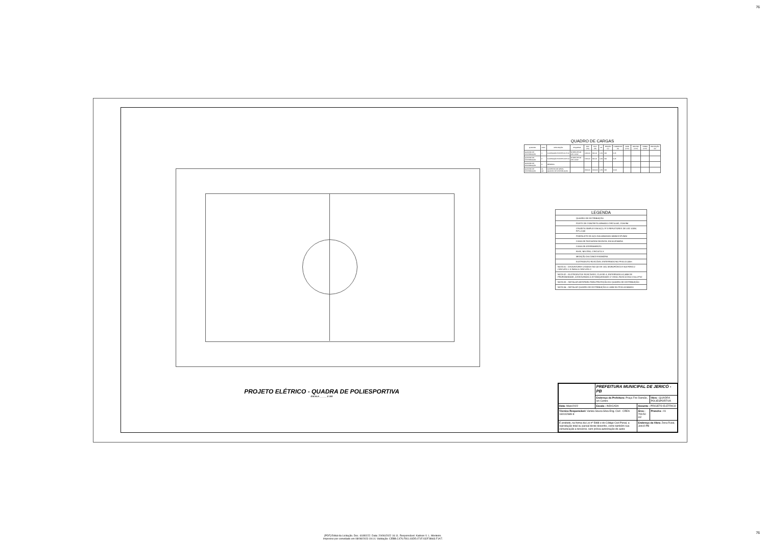76
QUADRO DE CARGAS
| QUADRO | CIRC. | DESCRIÇÃO | ESQUEMA | POT. (VA) | POT. (W) | FP | TENSÃO (V) | CORRENTE (A) | FASE (mm²) | NEUTRO (mm²) | TERRA (mm²) | PROTEÇÃO (A) |
| --- | --- | --- | --- | --- | --- | --- | --- | --- | --- | --- | --- | --- |
| QUADRO DE DISTRIBUIÇÃO | 1 | ILUMINAÇÃO POSTES 01 E 02 | 06 REFLETOR LED 100W | 1200,00 | 600,00 | 0,50 | 220 | 5,45 | | | | |
| QUADRO DE DISTRIBUIÇÃO | 2 | ILUMINAÇÃO POSTES 03 E 04 | 06 REFLETOR LED 100W | 1200,00 | 600,00 | 0,50 | 220 | 5,45 | | | | |
| QUADRO DE DISTRIBUIÇÃO | 3 | RESERVA | | | | | | | | | | |
| QUADRO DE DISTRIBUIÇÃO | AL QD | ALIMENTADOR GERAL QUADRO DE DISTRIBUIÇÃO | | 2400,00 | 1200,00 | 0,50 | 220 | 10,91 | | | | |
LEGENDA
QUADRO DE DISTRIBUIÇÃO
POSTE DE CONCRETO ARMADO CIRCULAR, COM 9M
CRUZETA SIMPLES EM AÇO, P/ 3 REFLETORES DE LED 100W, F.P>=0,50
PONTALETE DE AÇO GALVANIZADO 50MM-ESP.2MM
CAIXA DE PASSAGEM 25X25CM, EM ALVENARIA
CAIXA DE ATERRAMENTO
FASE, NEUTRO, CIRCUITO X
MEDIÇÃO DA CONCESSIONÁRIA
ELETRODUTO ROSCÁVEL ENTERRADO NO PISO A 0,50m
NOTA 01 – DISJUNTORES USADOS NO QD DE 10A, MONOFÁSICOS 5kA PARA O CIRCUITO 1 E PARA O CIRCUITO 2
NOTA 02 – ELETRODUTOS ROSCÁVEIS, CLASSE A, ENTERRADO A 0,60M DE PROFUNDIDADE, ASSEGURADO A ESTANQUEIDADE C/ VEDA–ROSCA E/OU COLA PVC
NOTA 03 – INSTALAR ANTEPARO PARA PROTEÇÃO DO QUADRO DE DISTRIBUIÇÃO
NOTA 04 – INSTALAR QUADRO DE DISTRIBUIÇÃO A 1.60M DO PISO ACABADO
PROJETO ELÉTRICO - QUADRA DE POLIESPORTIVA
ESCALA ______ 1/ 100
| | PREFEITURA MUNICIPAL DE JERICÓ - PB | | |
| | Endereço da Prefeitura: Praça Frei Damião, s/n Centro | | Obra : QUADRA POLIESPORTIVA |
| Data: Maio/2022 | Escala : INDICADA | Assunto : PROJETO ELÉTRICO | |
| Técnico Responsável: Vanisa Sousa Silva-Eng. Civil - CREA 160192689-8 | | Área : 709.50 m2 | Prancha : 01 |
| É proibido, na forma da Lei nº 5988 e do Código Civil Penal, a reprodução total ou parcial deste desenho, como também sua comunicação a terceiros, sem prévia autorização do autor. | | Endereço da Obra: Zona Rural, Jericó-PB | |
[PDF] Edital da Licitação. Doc. 61892/22. Data: 20/06/2022 16:11. Responsável: Kadson V. L. Monteiro.
Impresso por convidado em 08/08/2023 19:14. Validação: CEBB.C476.F811.03D5.071F.032F.B663.F1A7.
76